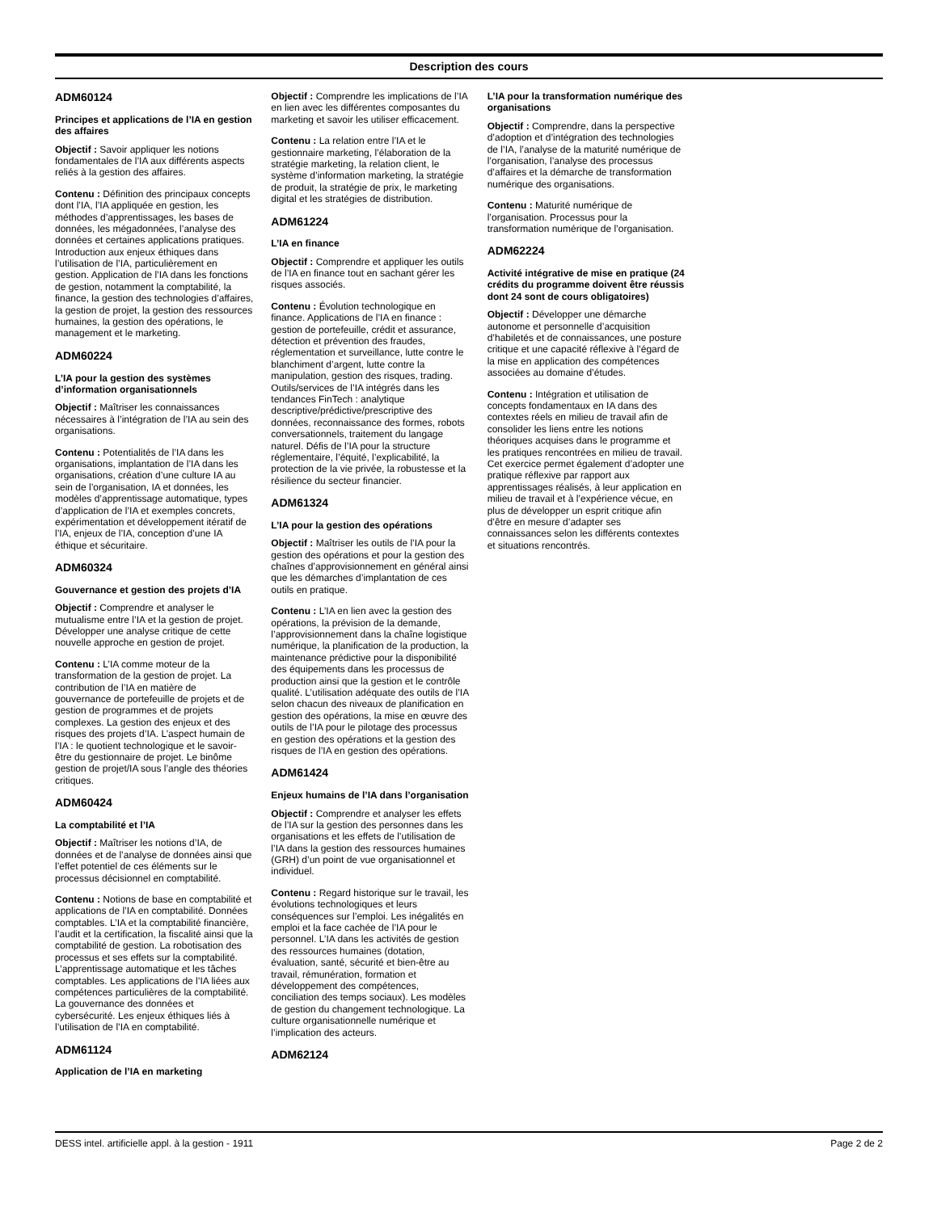Description des cours
ADM60124
Principes et applications de l’IA en gestion des affaires
Objectif : Savoir appliquer les notions fondamentales de l’IA aux différents aspects reliés à la gestion des affaires.
Contenu : Définition des principaux concepts dont l’IA, l’IA appliquée en gestion, les méthodes d’apprentissages, les bases de données, les mégadonnées, l’analyse des données et certaines applications pratiques. Introduction aux enjeux éthiques dans l’utilisation de l’IA, particulièrement en gestion. Application de l’IA dans les fonctions de gestion, notamment la comptabilité, la finance, la gestion des technologies d’affaires, la gestion de projet, la gestion des ressources humaines, la gestion des opérations, le management et le marketing.
ADM60224
L’IA pour la gestion des systèmes d’information organisationnels
Objectif : Maîtriser les connaissances nécessaires à l’intégration de l’IA au sein des organisations.
Contenu : Potentialités de l’IA dans les organisations, implantation de l’IA dans les organisations, création d’une culture IA au sein de l’organisation, IA et données, les modèles d’apprentissage automatique, types d’application de l’IA et exemples concrets, expérimentation et développement itératif de l’IA, enjeux de l’IA, conception d’une IA éthique et sécuritaire.
ADM60324
Gouvernance et gestion des projets d’IA
Objectif : Comprendre et analyser le mutualisme entre l’IA et la gestion de projet. Développer une analyse critique de cette nouvelle approche en gestion de projet.
Contenu : L’IA comme moteur de la transformation de la gestion de projet. La contribution de l’IA en matière de gouvernance de portefeuille de projets et de gestion de programmes et de projets complexes. La gestion des enjeux et des risques des projets d’IA. L’aspect humain de l’IA : le quotient technologique et le savoir-être du gestionnaire de projet. Le binôme gestion de projet/IA sous l’angle des théories critiques.
ADM60424
La comptabilité et l’IA
Objectif : Maîtriser les notions d’IA, de données et de l’analyse de données ainsi que l’effet potentiel de ces éléments sur le processus décisionnel en comptabilité.
Contenu : Notions de base en comptabilité et applications de l’IA en comptabilité. Données comptables. L’IA et la comptabilité financière, l’audit et la certification, la fiscalité ainsi que la comptabilité de gestion. La robotisation des processus et ses effets sur la comptabilité. L’apprentissage automatique et les tâches comptables. Les applications de l’IA liées aux compétences particulières de la comptabilité. La gouvernance des données et cybersécurité. Les enjeux éthiques liés à l’utilisation de l’IA en comptabilité.
ADM61124
Application de l’IA en marketing
Objectif : Comprendre les implications de l’IA en lien avec les différentes composantes du marketing et savoir les utiliser efficacement.
Contenu : La relation entre l’IA et le gestionnaire marketing, l’élaboration de la stratégie marketing, la relation client, le système d’information marketing, la stratégie de produit, la stratégie de prix, le marketing digital et les stratégies de distribution.
ADM61224
L’IA en finance
Objectif : Comprendre et appliquer les outils de l’IA en finance tout en sachant gérer les risques associés.
Contenu : Évolution technologique en finance. Applications de l’IA en finance : gestion de portefeuille, crédit et assurance, détection et prévention des fraudes, réglementation et surveillance, lutte contre le blanchiment d’argent, lutte contre la manipulation, gestion des risques, trading. Outils/services de l’IA intégrés dans les tendances FinTech : analytique descriptive/prédictive/prescriptive des données, reconnaissance des formes, robots conversationnels, traitement du langage naturel. Défis de l’IA pour la structure réglementaire, l’équité, l’explicabilité, la protection de la vie privée, la robustesse et la résilience du secteur financier.
ADM61324
L’IA pour la gestion des opérations
Objectif : Maîtriser les outils de l’IA pour la gestion des opérations et pour la gestion des chaînes d’approvisionnement en général ainsi que les démarches d’implantation de ces outils en pratique.
Contenu : L’IA en lien avec la gestion des opérations, la prévision de la demande, l’approvisionnement dans la chaîne logistique numérique, la planification de la production, la maintenance prédictive pour la disponibilité des équipements dans les processus de production ainsi que la gestion et le contrôle qualité. L’utilisation adéquate des outils de l’IA selon chacun des niveaux de planification en gestion des opérations, la mise en œuvre des outils de l’IA pour le pilotage des processus en gestion des opérations et la gestion des risques de l’IA en gestion des opérations.
ADM61424
Enjeux humains de l’IA dans l’organisation
Objectif : Comprendre et analyser les effets de l’IA sur la gestion des personnes dans les organisations et les effets de l’utilisation de l’IA dans la gestion des ressources humaines (GRH) d’un point de vue organisationnel et individuel.
Contenu : Regard historique sur le travail, les évolutions technologiques et leurs conséquences sur l’emploi. Les inégalités en emploi et la face cachée de l’IA pour le personnel. L’IA dans les activités de gestion des ressources humaines (dotation, évaluation, santé, sécurité et bien-être au travail, rémunération, formation et développement des compétences, conciliation des temps sociaux). Les modèles de gestion du changement technologique. La culture organisationnelle numérique et l’implication des acteurs.
ADM62124
L’IA pour la transformation numérique des organisations
Objectif : Comprendre, dans la perspective d’adoption et d’intégration des technologies de l’IA, l’analyse de la maturité numérique de l’organisation, l’analyse des processus d’affaires et la démarche de transformation numérique des organisations.
Contenu : Maturité numérique de l’organisation. Processus pour la transformation numérique de l’organisation.
ADM62224
Activité intégrative de mise en pratique (24 crédits du programme doivent être réussis dont 24 sont de cours obligatoires)
Objectif : Développer une démarche autonome et personnelle d’acquisition d’habiletés et de connaissances, une posture critique et une capacité réflexive à l’égard de la mise en application des compétences associées au domaine d’études.
Contenu : Intégration et utilisation de concepts fondamentaux en IA dans des contextes réels en milieu de travail afin de consolider les liens entre les notions théoriques acquises dans le programme et les pratiques rencontrées en milieu de travail. Cet exercice permet également d’adopter une pratique réflexive par rapport aux apprentissages réalisés, à leur application en milieu de travail et à l’expérience vécue, en plus de développer un esprit critique afin d’être en mesure d’adapter ses connaissances selon les différents contextes et situations rencontrés.
DESS intel. artificielle appl. à la gestion - 1911 Page 2 de 2